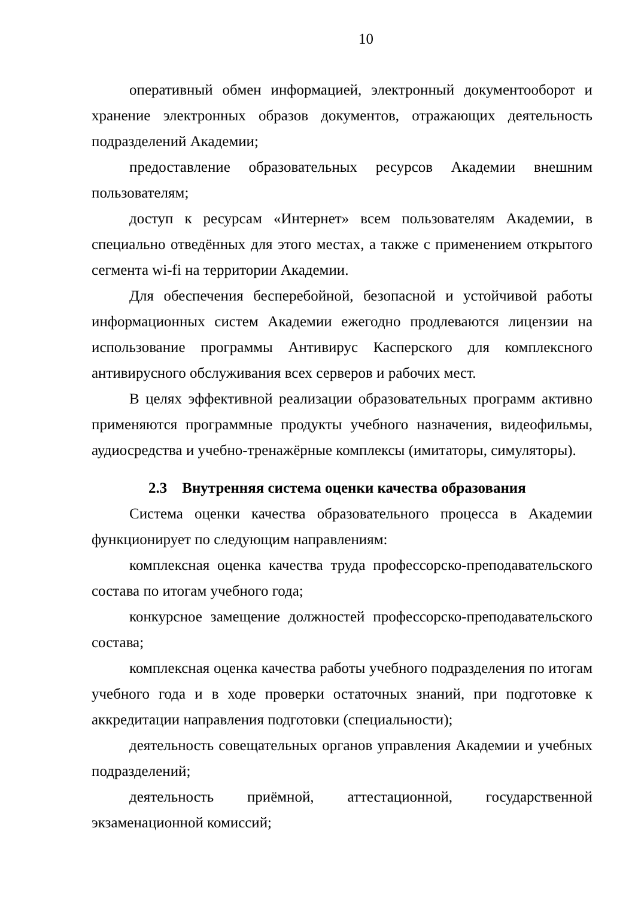10
оперативный обмен информацией, электронный документооборот и хранение электронных образов документов, отражающих деятельность подразделений Академии;
предоставление образовательных ресурсов Академии внешним пользователям;
доступ к ресурсам «Интернет» всем пользователям Академии, в специально отведённых для этого местах, а также с применением открытого сегмента wi-fi на территории Академии.
Для обеспечения бесперебойной, безопасной и устойчивой работы информационных систем Академии ежегодно продлеваются лицензии на использование программы Антивирус Касперского для комплексного антивирусного обслуживания всех серверов и рабочих мест.
В целях эффективной реализации образовательных программ активно применяются программные продукты учебного назначения, видеофильмы, аудиосредства и учебно-тренажёрные комплексы (имитаторы, симуляторы).
2.3 Внутренняя система оценки качества образования
Система оценки качества образовательного процесса в Академии функционирует по следующим направлениям:
комплексная оценка качества труда профессорско-преподавательского состава по итогам учебного года;
конкурсное замещение должностей профессорско-преподавательского состава;
комплексная оценка качества работы учебного подразделения по итогам учебного года и в ходе проверки остаточных знаний, при подготовке к аккредитации направления подготовки (специальности);
деятельность совещательных органов управления Академии и учебных подразделений;
деятельность приёмной, аттестационной, государственной экзаменационной комиссий;